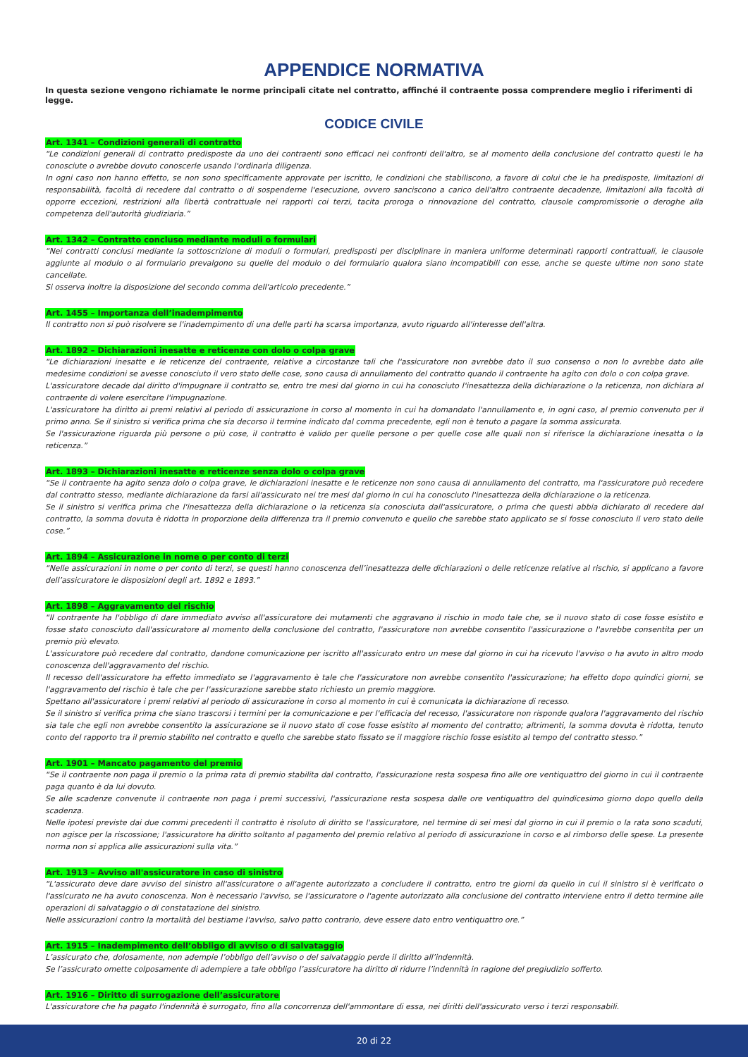APPENDICE NORMATIVA
In questa sezione vengono richiamate le norme principali citate nel contratto, affinché il contraente possa comprendere meglio i riferimenti di legge.
CODICE CIVILE
Art. 1341 – Condizioni generali di contratto
“Le condizioni generali di contratto predisposte da uno dei contraenti sono efficaci nei confronti dell'altro, se al momento della conclusione del contratto questi le ha conosciute o avrebbe dovuto conoscerle usando l'ordinaria diligenza.
In ogni caso non hanno effetto, se non sono specificamente approvate per iscritto, le condizioni che stabiliscono, a favore di colui che le ha predisposte, limitazioni di responsabilità, facoltà di recedere dal contratto o di sospenderne l'esecuzione, ovvero sanciscono a carico dell'altro contraente decadenze, limitazioni alla facoltà di opporre eccezioni, restrizioni alla libertà contrattuale nei rapporti coi terzi, tacita proroga o rinnovazione del contratto, clausole compromissorie o deroghe alla competenza dell'autorità giudiziaria.”
Art. 1342 – Contratto concluso mediante moduli o formulari
“Nei contratti conclusi mediante la sottoscrizione di moduli o formulari, predisposti per disciplinare in maniera uniforme determinati rapporti contrattuali, le clausole aggiunte al modulo o al formulario prevalgono su quelle del modulo o del formulario qualora siano incompatibili con esse, anche se queste ultime non sono state cancellate.
Si osserva inoltre la disposizione del secondo comma dell'articolo precedente.”
Art. 1455 – Importanza dell’inadempimento
Il contratto non si può risolvere se l'inadempimento di una delle parti ha scarsa importanza, avuto riguardo all'interesse dell'altra.
Art. 1892 – Dichiarazioni inesatte e reticenze con dolo o colpa grave
“Le dichiarazioni inesatte e le reticenze del contraente, relative a circostanze tali che l'assicuratore non avrebbe dato il suo consenso o non lo avrebbe dato alle medesime condizioni se avesse conosciuto il vero stato delle cose, sono causa di annullamento del contratto quando il contraente ha agito con dolo o con colpa grave.
L'assicuratore decade dal diritto d'impugnare il contratto se, entro tre mesi dal giorno in cui ha conosciuto l'inesattezza della dichiarazione o la reticenza, non dichiara al contraente di volere esercitare l'impugnazione.
L'assicuratore ha diritto ai premi relativi al periodo di assicurazione in corso al momento in cui ha domandato l'annullamento e, in ogni caso, al premio convenuto per il primo anno. Se il sinistro si verifica prima che sia decorso il termine indicato dal comma precedente, egli non è tenuto a pagare la somma assicurata.
Se l'assicurazione riguarda più persone o più cose, il contratto è valido per quelle persone o per quelle cose alle quali non si riferisce la dichiarazione inesatta o la reticenza.”
Art. 1893 – Dichiarazioni inesatte e reticenze senza dolo o colpa grave
“Se il contraente ha agito senza dolo o colpa grave, le dichiarazioni inesatte e le reticenze non sono causa di annullamento del contratto, ma l'assicuratore può recedere dal contratto stesso, mediante dichiarazione da farsi all'assicurato nei tre mesi dal giorno in cui ha conosciuto l'inesattezza della dichiarazione o la reticenza.
Se il sinistro si verifica prima che l'inesattezza della dichiarazione o la reticenza sia conosciuta dall'assicuratore, o prima che questi abbia dichiarato di recedere dal contratto, la somma dovuta è ridotta in proporzione della differenza tra il premio convenuto e quello che sarebbe stato applicato se si fosse conosciuto il vero stato delle cose.”
Art. 1894 – Assicurazione in nome o per conto di terzi
“Nelle assicurazioni in nome o per conto di terzi, se questi hanno conoscenza dell’inesattezza delle dichiarazioni o delle reticenze relative al rischio, si applicano a favore dell’assicuratore le disposizioni degli art. 1892 e 1893.”
Art. 1898 – Aggravamento del rischio
“Il contraente ha l'obbligo di dare immediato avviso all'assicuratore dei mutamenti che aggravano il rischio in modo tale che, se il nuovo stato di cose fosse esistito e fosse stato conosciuto dall'assicuratore al momento della conclusione del contratto, l'assicuratore non avrebbe consentito l'assicurazione o l'avrebbe consentita per un premio più elevato.
L'assicuratore può recedere dal contratto, dandone comunicazione per iscritto all'assicurato entro un mese dal giorno in cui ha ricevuto l'avviso o ha avuto in altro modo conoscenza dell'aggravamento del rischio.
Il recesso dell'assicuratore ha effetto immediato se l'aggravamento è tale che l'assicuratore non avrebbe consentito l'assicurazione; ha effetto dopo quindici giorni, se l'aggravamento del rischio è tale che per l'assicurazione sarebbe stato richiesto un premio maggiore.
Spettano all'assicuratore i premi relativi al periodo di assicurazione in corso al momento in cui è comunicata la dichiarazione di recesso.
Se il sinistro si verifica prima che siano trascorsi i termini per la comunicazione e per l'efficacia del recesso, l'assicuratore non risponde qualora l'aggravamento del rischio sia tale che egli non avrebbe consentito la assicurazione se il nuovo stato di cose fosse esistito al momento del contratto; altrimenti, la somma dovuta è ridotta, tenuto conto del rapporto tra il premio stabilito nel contratto e quello che sarebbe stato fissato se il maggiore rischio fosse esistito al tempo del contratto stesso.”
Art. 1901 – Mancato pagamento del premio
“Se il contraente non paga il premio o la prima rata di premio stabilita dal contratto, l'assicurazione resta sospesa fino alle ore ventiquattro del giorno in cui il contraente paga quanto è da lui dovuto.
Se alle scadenze convenute il contraente non paga i premi successivi, l'assicurazione resta sospesa dalle ore ventiquattro del quindicesimo giorno dopo quello della scadenza.
Nelle ipotesi previste dai due commi precedenti il contratto è risoluto di diritto se l'assicuratore, nel termine di sei mesi dal giorno in cui il premio o la rata sono scaduti, non agisce per la riscossione; l'assicuratore ha diritto soltanto al pagamento del premio relativo al periodo di assicurazione in corso e al rimborso delle spese. La presente norma non si applica alle assicurazioni sulla vita.”
Art. 1913 – Avviso all'assicuratore in caso di sinistro
“L'assicurato deve dare avviso del sinistro all'assicuratore o all'agente autorizzato a concludere il contratto, entro tre giorni da quello in cui il sinistro si è verificato o l'assicurato ne ha avuto conoscenza. Non è necessario l'avviso, se l'assicuratore o l'agente autorizzato alla conclusione del contratto interviene entro il detto termine alle operazioni di salvataggio o di constatazione del sinistro.
Nelle assicurazioni contro la mortalità del bestiame l'avviso, salvo patto contrario, deve essere dato entro ventiquattro ore.”
Art. 1915 – Inadempimento dell’obbligo di avviso o di salvataggio
L’assicurato che, dolosamente, non adempie l’obbligo dell’avviso o del salvataggio perde il diritto all’indennità.
Se l’assicurato omette colposamente di adempiere a tale obbligo l’assicuratore ha diritto di ridurre l’indennità in ragione del pregiudizio sofferto.
Art. 1916 – Diritto di surrogazione dell’assicuratore
L'assicuratore che ha pagato l'indennità è surrogato, fino alla concorrenza dell'ammontare di essa, nei diritti dell'assicurato verso i terzi responsabili.
20 di 22